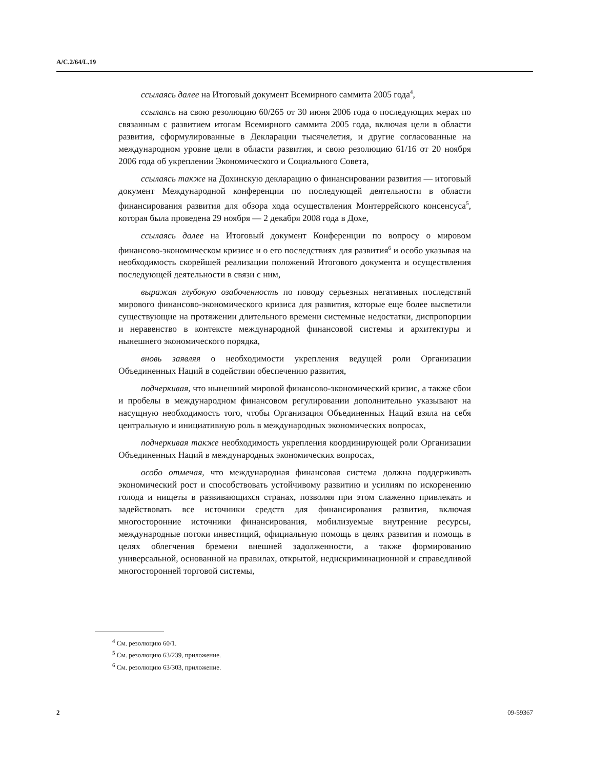A/C.2/64/L.19
ссылаясь далее на Итоговый документ Всемирного саммита 2005 года<sup>4</sup>,
ссылаясь на свою резолюцию 60/265 от 30 июня 2006 года о последующих мерах по связанным с развитием итогам Всемирного саммита 2005 года, включая цели в области развития, сформулированные в Декларации тысячелетия, и другие согласованные на международном уровне цели в области развития, и свою резолюцию 61/16 от 20 ноября 2006 года об укреплении Экономического и Социального Совета,
ссылаясь также на Дохинскую декларацию о финансировании развития — итоговый документ Международной конференции по последующей деятельности в области финансирования развития для обзора хода осуществления Монтеррейского консенсуса<sup>5</sup>, которая была проведена 29 ноября — 2 декабря 2008 года в Дохе,
ссылаясь далее на Итоговый документ Конференции по вопросу о мировом финансово-экономическом кризисе и о его последствиях для развития<sup>6</sup> и особо указывая на необходимость скорейшей реализации положений Итогового документа и осуществления последующей деятельности в связи с ним,
выражая глубокую озабоченность по поводу серьезных негативных последствий мирового финансово-экономического кризиса для развития, которые еще более высветили существующие на протяжении длительного времени системные недостатки, диспропорции и неравенство в контексте международной финансовой системы и архитектуры и нынешнего экономического порядка,
вновь заявляя о необходимости укрепления ведущей роли Организации Объединенных Наций в содействии обеспечению развития,
подчеркивая, что нынешний мировой финансово-экономический кризис, а также сбои и пробелы в международном финансовом регулировании дополнительно указывают на насущную необходимость того, чтобы Организация Объединенных Наций взяла на себя центральную и инициативную роль в международных экономических вопросах,
подчеркивая также необходимость укрепления координирующей роли Организации Объединенных Наций в международных экономических вопросах,
особо отмечая, что международная финансовая система должна поддерживать экономический рост и способствовать устойчивому развитию и усилиям по искоренению голода и нищеты в развивающихся странах, позволяя при этом слаженно привлекать и задействовать все источники средств для финансирования развития, включая многосторонние источники финансирования, мобилизуемые внутренние ресурсы, международные потоки инвестиций, официальную помощь в целях развития и помощь в целях облегчения бремени внешней задолженности, а также формированию универсальной, основанной на правилах, открытой, недискриминационной и справедливой многосторонней торговой системы,
<sup>4</sup> См. резолюцию 60/1.
<sup>5</sup> См. резолюцию 63/239, приложение.
<sup>6</sup> См. резолюцию 63/303, приложение.
2 09-59367